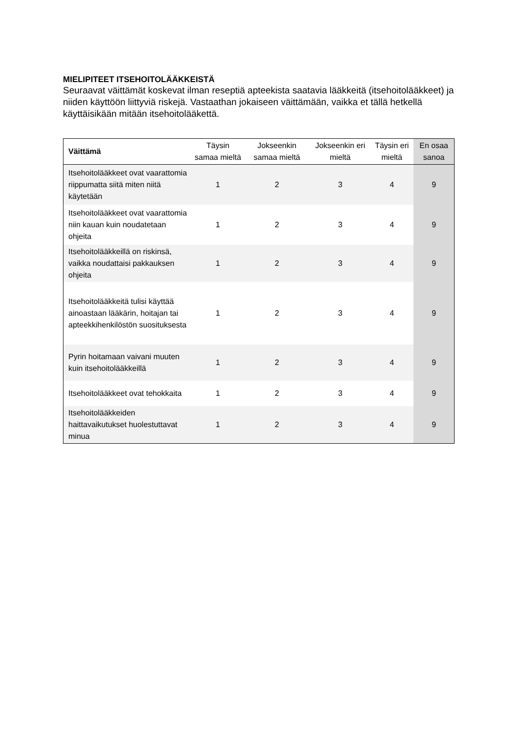MIELIPITEET ITSEHOITOLÄÄKKEISTÄ
Seuraavat väittämät koskevat ilman reseptiä apteekista saatavia lääkkeitä (itsehoitolääkkeet) ja niiden käyttöön liittyviä riskejä. Vastaathan jokaiseen väittämään, vaikka et tällä hetkellä käyttäisikään mitään itsehoitolääkettä.
| Väittämä | Täysin samaa mieltä | Jokseenkin samaa mieltä | Jokseenkin eri mieltä | Täysin eri mieltä | En osaa sanoa |
| --- | --- | --- | --- | --- | --- |
| Itsehoitolääkkeet ovat vaarattomia riippumatta siitä miten niitä käytetään | 1 | 2 | 3 | 4 | 9 |
| Itsehoitolääkkeet ovat vaarattomia niin kauan kuin noudatetaan ohjeita | 1 | 2 | 3 | 4 | 9 |
| Itsehoitolääkkeillä on riskinsä, vaikka noudattaisi pakkauksen ohjeita | 1 | 2 | 3 | 4 | 9 |
| Itsehoitolääkkeitä tulisi käyttää ainoastaan lääkärin, hoitajan tai apteekkihenkilöstön suosituksesta | 1 | 2 | 3 | 4 | 9 |
| Pyrin hoitamaan vaivani muuten kuin itsehoitolääkkeillä | 1 | 2 | 3 | 4 | 9 |
| Itsehoitolääkkeet ovat tehokkaita | 1 | 2 | 3 | 4 | 9 |
| Itsehoitolääkkeiden haittavaikutukset huolestuttavat minua | 1 | 2 | 3 | 4 | 9 |